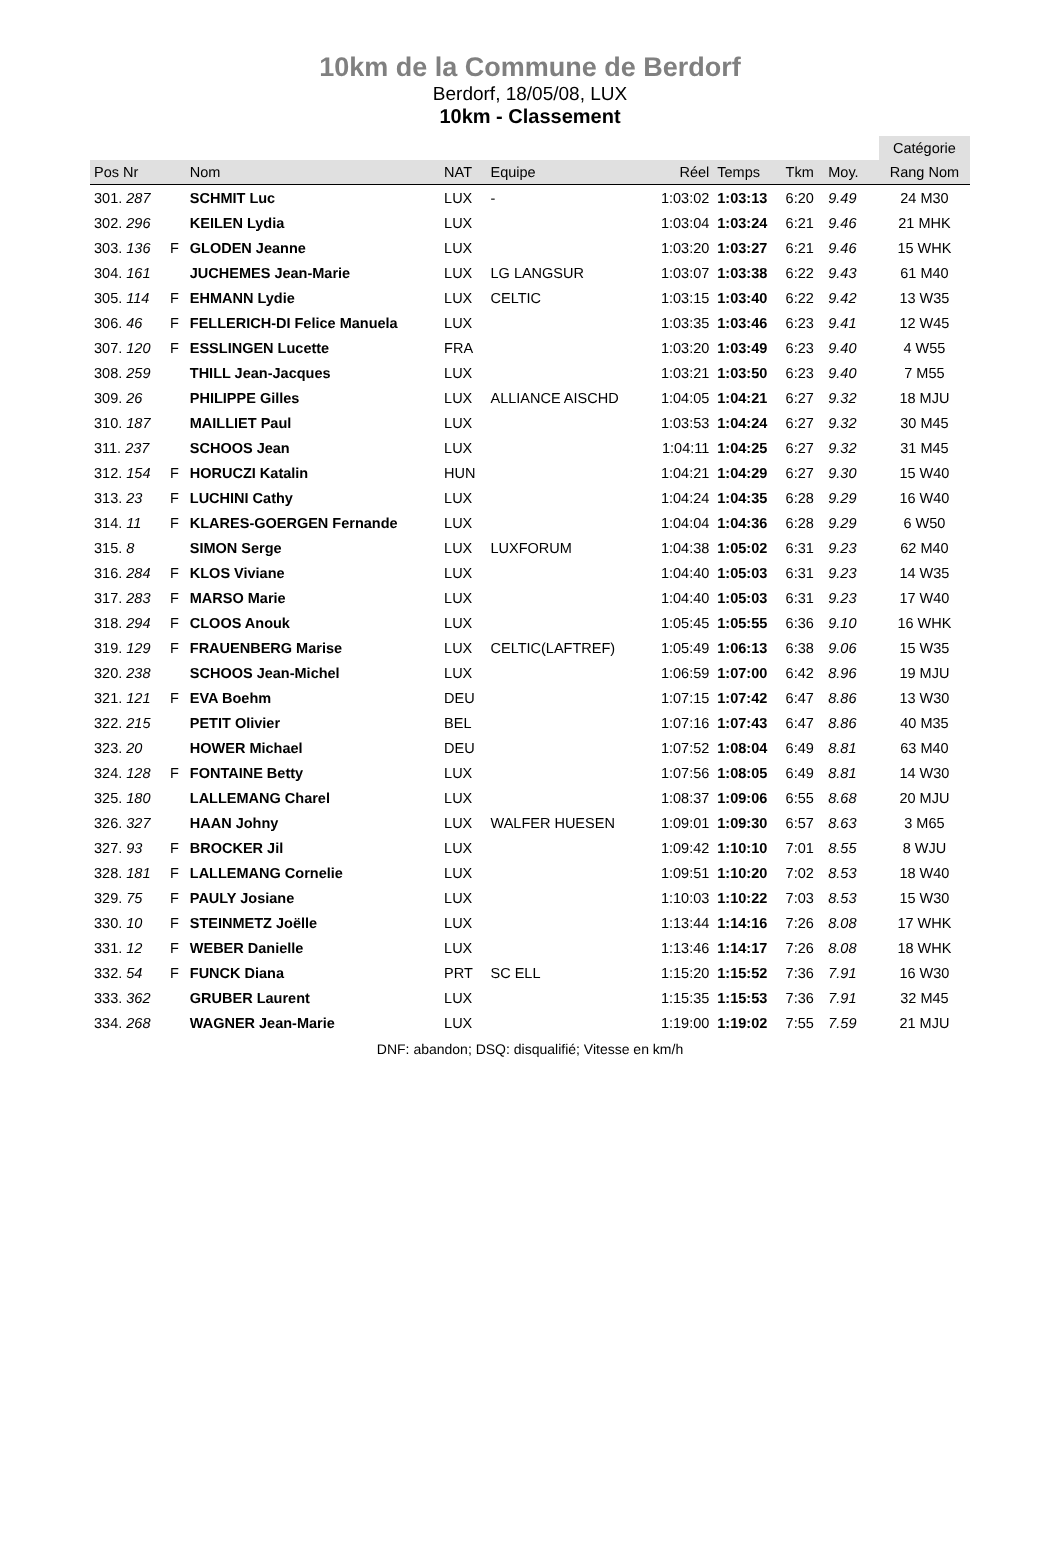10km de la Commune de Berdorf
Berdorf, 18/05/08, LUX
10km - Classement
| | | | | | | | | | | Catégorie |
| --- | --- | --- | --- | --- | --- | --- | --- | --- | --- | --- |
| Pos Nr | | Nom | NAT | Equipe | Réel | Temps | Tkm | Moy. | | Rang Nom |
| 301. 287 | | SCHMIT Luc | LUX | - | 1:03:02 | 1:03:13 | 6:20 | 9.49 | | 24 M30 |
| 302. 296 | | KEILEN Lydia | LUX | | 1:03:04 | 1:03:24 | 6:21 | 9.46 | | 21 MHK |
| 303. 136 | F | GLODEN Jeanne | LUX | | 1:03:20 | 1:03:27 | 6:21 | 9.46 | | 15 WHK |
| 304. 161 | | JUCHEMES Jean-Marie | LUX | LG LANGSUR | 1:03:07 | 1:03:38 | 6:22 | 9.43 | | 61 M40 |
| 305. 114 | F | EHMANN Lydie | LUX | CELTIC | 1:03:15 | 1:03:40 | 6:22 | 9.42 | | 13 W35 |
| 306. 46 | F | FELLERICH-DI Felice Manuela | LUX | | 1:03:35 | 1:03:46 | 6:23 | 9.41 | | 12 W45 |
| 307. 120 | F | ESSLINGEN Lucette | FRA | | 1:03:20 | 1:03:49 | 6:23 | 9.40 | | 4 W55 |
| 308. 259 | | THILL Jean-Jacques | LUX | | 1:03:21 | 1:03:50 | 6:23 | 9.40 | | 7 M55 |
| 309. 26 | | PHILIPPE Gilles | LUX | ALLIANCE AISCHD | 1:04:05 | 1:04:21 | 6:27 | 9.32 | | 18 MJU |
| 310. 187 | | MAILLIET Paul | LUX | | 1:03:53 | 1:04:24 | 6:27 | 9.32 | | 30 M45 |
| 311. 237 | | SCHOOS Jean | LUX | | 1:04:11 | 1:04:25 | 6:27 | 9.32 | | 31 M45 |
| 312. 154 | F | HORUCZI Katalin | HUN | | 1:04:21 | 1:04:29 | 6:27 | 9.30 | | 15 W40 |
| 313. 23 | F | LUCHINI Cathy | LUX | | 1:04:24 | 1:04:35 | 6:28 | 9.29 | | 16 W40 |
| 314. 11 | F | KLARES-GOERGEN Fernande | LUX | | 1:04:04 | 1:04:36 | 6:28 | 9.29 | | 6 W50 |
| 315. 8 | | SIMON Serge | LUX | LUXFORUM | 1:04:38 | 1:05:02 | 6:31 | 9.23 | | 62 M40 |
| 316. 284 | F | KLOS Viviane | LUX | | 1:04:40 | 1:05:03 | 6:31 | 9.23 | | 14 W35 |
| 317. 283 | F | MARSO Marie | LUX | | 1:04:40 | 1:05:03 | 6:31 | 9.23 | | 17 W40 |
| 318. 294 | F | CLOOS Anouk | LUX | | 1:05:45 | 1:05:55 | 6:36 | 9.10 | | 16 WHK |
| 319. 129 | F | FRAUENBERG Marise | LUX | CELTIC(LAFTREF) | 1:05:49 | 1:06:13 | 6:38 | 9.06 | | 15 W35 |
| 320. 238 | | SCHOOS Jean-Michel | LUX | | 1:06:59 | 1:07:00 | 6:42 | 8.96 | | 19 MJU |
| 321. 121 | F | EVA Boehm | DEU | | 1:07:15 | 1:07:42 | 6:47 | 8.86 | | 13 W30 |
| 322. 215 | | PETIT Olivier | BEL | | 1:07:16 | 1:07:43 | 6:47 | 8.86 | | 40 M35 |
| 323. 20 | | HOWER Michael | DEU | | 1:07:52 | 1:08:04 | 6:49 | 8.81 | | 63 M40 |
| 324. 128 | F | FONTAINE Betty | LUX | | 1:07:56 | 1:08:05 | 6:49 | 8.81 | | 14 W30 |
| 325. 180 | | LALLEMANG Charel | LUX | | 1:08:37 | 1:09:06 | 6:55 | 8.68 | | 20 MJU |
| 326. 327 | | HAAN Johny | LUX | WALFER HUESEN | 1:09:01 | 1:09:30 | 6:57 | 8.63 | | 3 M65 |
| 327. 93 | F | BROCKER Jil | LUX | | 1:09:42 | 1:10:10 | 7:01 | 8.55 | | 8 WJU |
| 328. 181 | F | LALLEMANG Cornelie | LUX | | 1:09:51 | 1:10:20 | 7:02 | 8.53 | | 18 W40 |
| 329. 75 | F | PAULY Josiane | LUX | | 1:10:03 | 1:10:22 | 7:03 | 8.53 | | 15 W30 |
| 330. 10 | F | STEINMETZ Joëlle | LUX | | 1:13:44 | 1:14:16 | 7:26 | 8.08 | | 17 WHK |
| 331. 12 | F | WEBER Danielle | LUX | | 1:13:46 | 1:14:17 | 7:26 | 8.08 | | 18 WHK |
| 332. 54 | F | FUNCK Diana | PRT | SC ELL | 1:15:20 | 1:15:52 | 7:36 | 7.91 | | 16 W30 |
| 333. 362 | | GRUBER Laurent | LUX | | 1:15:35 | 1:15:53 | 7:36 | 7.91 | | 32 M45 |
| 334. 268 | | WAGNER Jean-Marie | LUX | | 1:19:00 | 1:19:02 | 7:55 | 7.59 | | 21 MJU |
DNF: abandon; DSQ: disqualifié; Vitesse en km/h